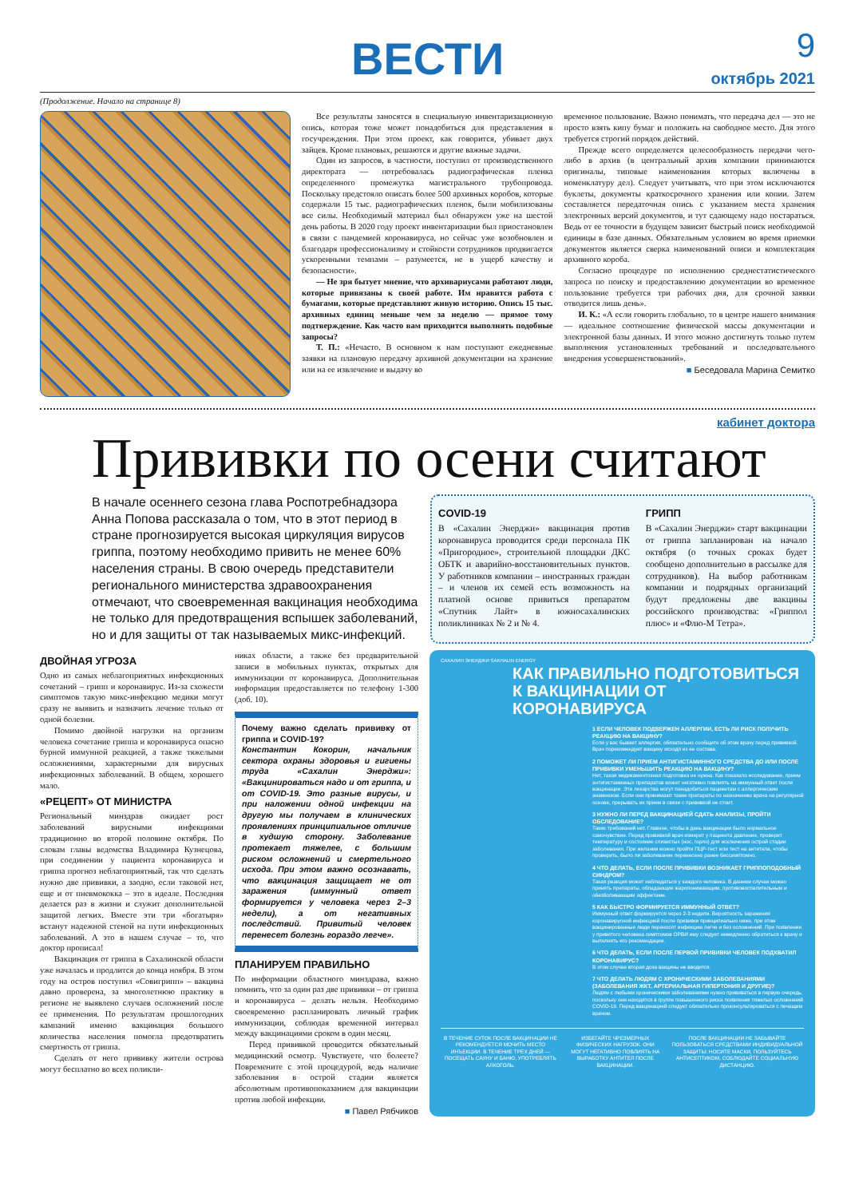ВЕСТИ
9
октябрь 2021
(Продолжение. Начало на странице 8)
Все результаты заносятся в специальную инвентаризационную опись, которая тоже может понадобиться для представления в госучреждения. При этом проект, как говорится, убивает двух зайцев. Кроме плановых, решаются и другие важные задачи.
Один из запросов, в частности, поступил от производственного директората — потребовалась радиографическая пленка определенного промежутка магистрального трубопровода. Поскольку предстояло описать более 500 архивных коробов, которые содержали 15 тыс. радиографических пленок, были мобилизованы все силы. Необходимый материал был обнаружен уже на шестой день работы. В 2020 году проект инвентаризации был приостановлен в связи с пандемией коронавируса, но сейчас уже возобновлен и благодаря профессионализму и стойкости сотрудников продвигается ускоренными темпами – разумеется, не в ущерб качеству и безопасности».
— Не зря бытует мнение, что архивариусами работают люди, которые привязаны к своей работе. Им нравится работа с бумагами, которые представляют живую историю. Опись 15 тыс. архивных единиц меньше чем за неделю — прямое тому подтверждение. Как часто вам приходится выполнять подобные запросы?
Т. П.: «Нечасто. В основном к нам поступают ежедневные заявки на плановую передачу архивной документации на хранение или на ее извлечение и выдачу во
временное пользование. Важно понимать, что передача дел — это не просто взять кипу бумаг и положить на свободное место. Для этого требуется строгий порядок действий.
Прежде всего определяется целесообразность передачи чего-либо в архив (в центральный архив компании принимаются оригиналы, типовые наименования которых включены в номенклатуру дел). Следует учитывать, что при этом исключаются буклеты, документы краткосрочного хранения или копии. Затем составляется передаточная опись с указанием места хранения электронных версий документов, и тут сдающему надо постараться. Ведь от ее точности в будущем зависит быстрый поиск необходимой единицы в базе данных. Обязательным условием во время приемки документов является сверка наименований описи и комплектация архивного короба.
Согласно процедуре по исполнению среднестатистического запроса по поиску и предоставлению документации во временное пользование требуется три рабочих дня, для срочной заявки отводится лишь день».
И. К.: «А если говорить глобально, то в центре нашего внимания — идеальное соотношение физической массы документации и электронной базы данных. И этого можно достигнуть только путем выполнения установленных требований и последовательного внедрения усовершенствований».
■ Беседовала Марина Семитко
кабинет доктора
Прививки по осени считают
В начале осеннего сезона глава Роспотребнадзора Анна Попова рассказала о том, что в этот период в стране прогнозируется высокая циркуляция вирусов гриппа, поэтому необходимо привить не менее 60% населения страны. В свою очередь представители регионального министерства здравоохранения отмечают, что своевременная вакцинация необходима не только для предотвращения вспышек заболеваний, но и для защиты от так называемых микс-инфекций.
COVID-19
В «Сахалин Энерджи» вакцинация против коронавируса проводится среди персонала ПК «Пригородное», строительной площадки ДКС ОБТК и аварийно-восстановительных пунктов. У работников компании – иностранных граждан – и членов их семей есть возможность на платной основе привиться препаратом «Спутник Лайт» в южносахалинских поликлиниках № 2 и № 4.
ГРИПП
В «Сахалин Энерджи» старт вакцинации от гриппа запланирован на начало октября (о точных сроках будет сообщено дополнительно в рассылке для сотрудников). На выбор работникам компании и подрядных организаций будут предложены две вакцины российского производства: «Гриппол плюс» и «Флю-М Тетра».
ДВОЙНАЯ УГРОЗА
Одно из самых неблагоприятных инфекционных сочетаний – грипп и коронавирус. Из-за схожести симптомов такую микс-инфекцию медики могут сразу не выявить и назначить лечение только от одной болезни.
Помимо двойной нагрузки на организм человека сочетание гриппа и коронавируса опасно бурной иммунной реакцией, а также тяжелыми осложнениями, характерными для вирусных инфекционных заболеваний. В общем, хорошего мало.
«РЕЦЕПТ» ОТ МИНИСТРА
Региональный минздрав ожидает рост заболеваний вирусными инфекциями традиционно во второй половине октября. По словам главы ведомства Владимира Кузнецова, при соединении у пациента коронавируса и гриппа прогноз неблагоприятный, так что сделать нужно две прививки, а заодно, если таковой нет, еще и от пневмококка – это в идеале. Последняя делается раз в жизни и служит дополнительной защитой легких. Вместе эти три «богатыря» встанут надежной стеной на пути инфекционных заболеваний. А это в нашем случае – то, что доктор прописал!
Вакцинация от гриппа в Сахалинской области уже началась и продлится до конца ноября. В этом году на остров поступил «Совигрипп» – вакцина давно проверена, за многолетнюю практику в регионе не выявлено случаев осложнений после ее применения. По результатам прошлогодних кампаний именно вакцинация большого количества населения помогла предотвратить смертность от гриппа.
Сделать от него прививку жители острова могут бесплатно во всех поликли-
никах области, а также без предварительной записи в мобильных пунктах, открытых для иммунизации от коронавируса. Дополнительная информация предоставляется по телефону 1-300 (доб. 10).
Почему важно сделать прививку от гриппа и COVID-19?
Константин Кокорин, начальник сектора охраны здоровья и гигиены труда «Сахалин Энерджи»: «Вакцинироваться надо и от гриппа, и от COVID-19. Это разные вирусы, и при наложении одной инфекции на другую мы получаем в клинических проявлениях принципиальное отличие в худшую сторону. Заболевание протекает тяжелее, с большим риском осложнений и смертельного исхода. При этом важно осознавать, что вакцинация защищает не от заражения (иммунный ответ формируется у человека через 2–3 недели), а от негативных последствий. Привитый человек перенесет болезнь гораздо легче».
ПЛАНИРУЕМ ПРАВИЛЬНО
По информации областного минздрава, важно помнить, что за один раз две прививки – от гриппа и коронавируса – делать нельзя. Необходимо своевременно распланировать личный график иммунизации, соблюдая временной интервал между вакцинациями сроком в один месяц.
Перед прививкой проводится обязательный медицинский осмотр. Чувствуете, что болеете? Повремените с этой процедурой, ведь наличие заболевания в острой стадии является абсолютным противопоказанием для вакцинации против любой инфекции.
■ Павел Рябчиков
САХАЛИН ЭНЕРДЖИ SAKHALIN ENERGY
КАК ПРАВИЛЬНО ПОДГОТОВИТЬСЯ К ВАКЦИНАЦИИ ОТ КОРОНАВИРУСА
1 ЕСЛИ ЧЕЛОВЕК ПОДВЕРЖЕН АЛЛЕРГИИ, ЕСТЬ ЛИ РИСК ПОЛУЧИТЬ РЕАКЦИЮ НА ВАКЦИНУ?
Если у вас бывает аллергия, обязательно сообщите об этом врачу перед прививкой. Врач порекомендует вакцину исходя из ее состава.
2 ПОМОЖЕТ ЛИ ПРИЕМ АНТИГИСТАМИННОГО СРЕДСТВА ДО ИЛИ ПОСЛЕ ПРИВИВКИ УМЕНЬШИТЬ РЕАКЦИЮ НА ВАКЦИНУ?
Нет, такая медикаментозная подготовка не нужна. Как показало исследование, прием антигистаминных препаратов может негативно повлиять на иммунный ответ после вакцинации. Эти лекарства могут понадобиться пациентам с аллергическим анамнезом. Если они принимают такие препараты по назначению врача на регулярной основе, прерывать их прием в связи с прививкой не стоит.
3 НУЖНО ЛИ ПЕРЕД ВАКЦИНАЦИЕЙ СДАТЬ АНАЛИЗЫ, ПРОЙТИ ОБСЛЕДОВАНИЕ?
Таких требований нет. Главное, чтобы в день вакцинации было нормальное самочувствие. Перед прививкой врач измерит у пациента давление, проверит температуру и состояние слизистых (нос, горло) для исключения острой стадии заболевания. При желании можно пройти ПЦР-тест или тест на антитела, чтобы проверить, было ли заболевание перенесено ранее бессимптомно.
4 ЧТО ДЕЛАТЬ, ЕСЛИ ПОСЛЕ ПРИВИВКИ ВОЗНИКАЕТ ГРИППОПОДОБНЫЙ СИНДРОМ?
Такая реакция может наблюдаться у каждого человека. В данном случае можно принять препараты, обладающие жаропонижающим, противовоспалительным и обезболивающим эффектами.
5 КАК БЫСТРО ФОРМИРУЕТСЯ ИММУННЫЙ ОТВЕТ?
Иммунный ответ формируется через 2-3 недели. Вероятность заражения коронавирусной инфекцией после прививки принципиально ниже, при этом вакцинированные люди переносят инфекцию легче и без осложнений. При появлении у привитого человека симптомов ОРВИ ему следует немедленно обратиться к врачу и выполнять его рекомендации.
6 ЧТО ДЕЛАТЬ, ЕСЛИ ПОСЛЕ ПЕРВОЙ ПРИВИВКИ ЧЕЛОВЕК ПОДХВАТИЛ КОРОНАВИРУС?
В этом случае вторая доза вакцины не вводится.
7 ЧТО ДЕЛАТЬ ЛЮДЯМ С ХРОНИЧЕСКИМИ ЗАБОЛЕВАНИЯМИ (ЗАБОЛЕВАНИЯ ЖКТ, АРТЕРИАЛЬНАЯ ГИПЕРТОНИЯ И ДРУГИЕ)?
Людям с любыми хроническими заболеваниями нужно прививаться в первую очередь, поскольку они находятся в группе повышенного риска появления тяжелых осложнений COVID-19. Перед вакцинацией следует обязательно проконсультироваться с лечащим врачом.
В ТЕЧЕНИЕ СУТОК ПОСЛЕ ВАКЦИНАЦИИ НЕ РЕКОМЕНДУЕТСЯ МОЧИТЬ МЕСТО ИНЪЕКЦИИ. В ТЕЧЕНИЕ ТРЕХ ДНЕЙ — ПОСЕЩАТЬ САУНУ И БАНЮ, УПОТРЕБЛЯТЬ АЛКОГОЛЬ.
ИЗБЕГАЙТЕ ЧРЕЗМЕРНЫХ ФИЗИЧЕСКИХ НАГРУЗОК. ОНИ МОГУТ НЕГАТИВНО ПОВЛИЯТЬ НА ВЫРАБОТКУ АНТИТЕЛ ПОСЛЕ ВАКЦИНАЦИИ.
ПОСЛЕ ВАКЦИНАЦИИ НЕ ЗАБЫВАЙТЕ ПОЛЬЗОВАТЬСЯ СРЕДСТВАМИ ИНДИВИДУАЛЬНОЙ ЗАЩИТЫ: НОСИТЕ МАСКИ, ПОЛЬЗУЙТЕСЬ АНТИСЕПТИКОМ, СОБЛЮДАЙТЕ СОЦИАЛЬНУЮ ДИСТАНЦИЮ.